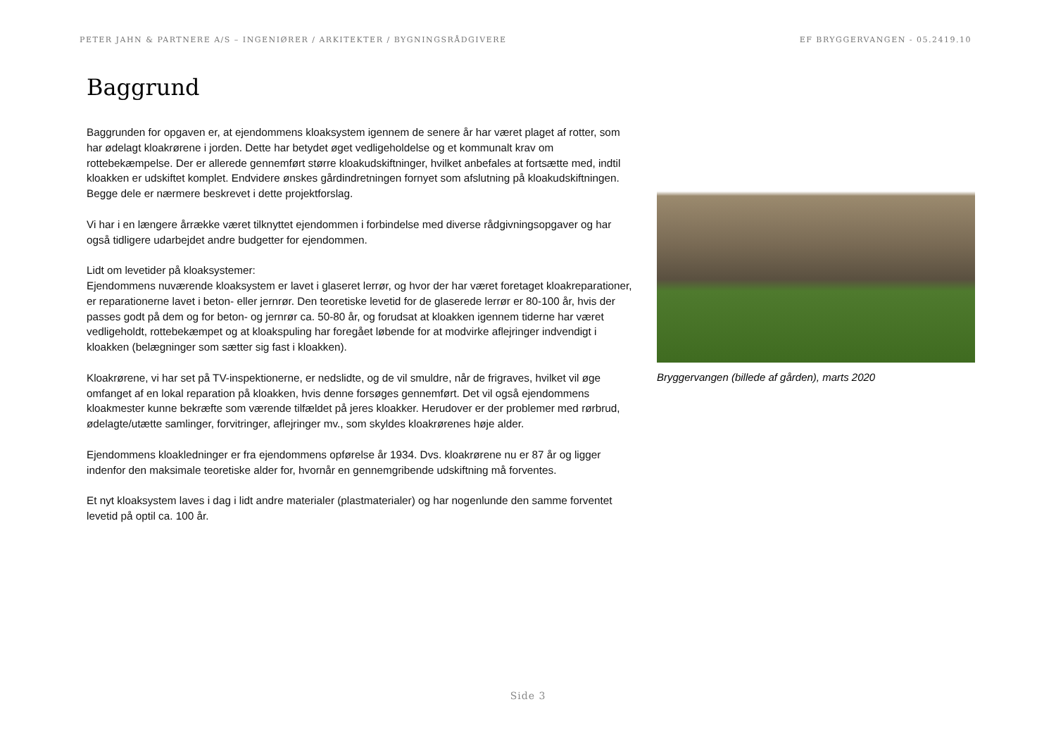PETER JAHN & PARTNERE A/S – INGENIØRER / ARKITEKTER / BYGNINGSRÅDGIVERE EF BRYGGERVANGEN - 05.2419.10
Baggrund
Baggrunden for opgaven er, at ejendommens kloaksystem igennem de senere år har været plaget af rotter, som har ødelagt kloakrørene i jorden. Dette har betydet øget vedligeholdelse og et kommunalt krav om rottebekæmpelse. Der er allerede gennemført større kloakudskiftninger, hvilket anbefales at fortsætte med, indtil kloakken er udskiftet komplet. Endvidere ønskes gårdindretningen fornyet som afslutning på kloakudskiftningen. Begge dele er nærmere beskrevet i dette projektforslag.
Vi har i en længere årrække været tilknyttet ejendommen i forbindelse med diverse rådgivningsopgaver og har også tidligere udarbejdet andre budgetter for ejendommen.
Lidt om levetider på kloaksystemer:
Ejendommens nuværende kloaksystem er lavet i glaseret lerrør, og hvor der har været foretaget kloakreparationer, er reparationerne lavet i beton- eller jernrør. Den teoretiske levetid for de glaserede lerrør er 80-100 år, hvis der passes godt på dem og for beton- og jernrør ca. 50-80 år, og forudsat at kloakken igennem tiderne har været vedligeholdt, rottebekæmpet og at kloakspuling har foregået løbende for at modvirke aflejringer indvendigt i kloakken (belægninger som sætter sig fast i kloakken).
Kloakrørene, vi har set på TV-inspektionerne, er nedslidte, og de vil smuldre, når de frigraves, hvilket vil øge omfanget af en lokal reparation på kloakken, hvis denne forsøges gennemført. Det vil også ejendommens kloakmester kunne bekræfte som værende tilfældet på jeres kloakker. Herudover er der problemer med rørbrud, ødelagte/utætte samlinger, forvitringer, aflejringer mv., som skyldes kloakrørenes høje alder.
Ejendommens kloakledninger er fra ejendommens opførelse år 1934. Dvs. kloakrørene nu er 87 år og ligger indenfor den maksimale teoretiske alder for, hvornår en gennemgribende udskiftning må forventes.
Et nyt kloaksystem laves i dag i lidt andre materialer (plastmaterialer) og har nogenlunde den samme forventet levetid på optil ca. 100 år.
Bryggervangen (billede af gården), marts 2020
Side 3